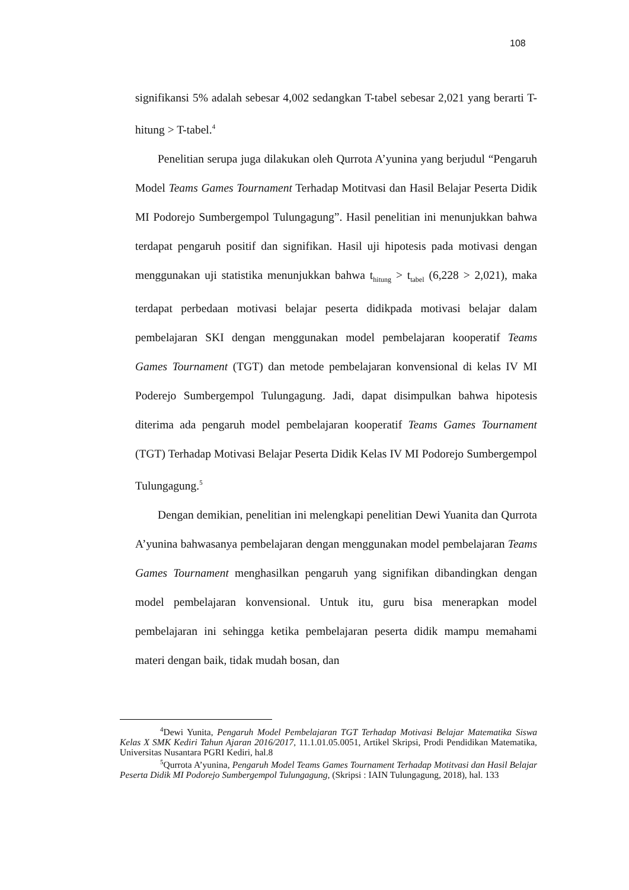108
signifikansi 5% adalah sebesar 4,002 sedangkan T-tabel sebesar 2,021 yang berarti T-hitung > T-tabel.<sup>4</sup>
Penelitian serupa juga dilakukan oleh Qurrota A’yunina yang berjudul “Pengaruh Model Teams Games Tournament Terhadap Motitvasi dan Hasil Belajar Peserta Didik MI Podorejo Sumbergempol Tulungagung”. Hasil penelitian ini menunjukkan bahwa terdapat pengaruh positif dan signifikan. Hasil uji hipotesis pada motivasi dengan menggunakan uji statistika menunjukkan bahwa t<sub>hitung</sub> > t<sub>tabel</sub> (6,228 > 2,021), maka terdapat perbedaan motivasi belajar peserta didikpada motivasi belajar dalam pembelajaran SKI dengan menggunakan model pembelajaran kooperatif Teams Games Tournament (TGT) dan metode pembelajaran konvensional di kelas IV MI Poderejo Sumbergempol Tulungagung. Jadi, dapat disimpulkan bahwa hipotesis diterima ada pengaruh model pembelajaran kooperatif Teams Games Tournament (TGT) Terhadap Motivasi Belajar Peserta Didik Kelas IV MI Podorejo Sumbergempol Tulungagung.<sup>5</sup>
Dengan demikian, penelitian ini melengkapi penelitian Dewi Yuanita dan Qurrota A’yunina bahwasanya pembelajaran dengan menggunakan model pembelajaran Teams Games Tournament menghasilkan pengaruh yang signifikan dibandingkan dengan model pembelajaran konvensional. Untuk itu, guru bisa menerapkan model pembelajaran ini sehingga ketika pembelajaran peserta didik mampu memahami materi dengan baik, tidak mudah bosan, dan
<sup>4</sup> Dewi Yunita, Pengaruh Model Pembelajaran TGT Terhadap Motivasi Belajar Matematika Siswa Kelas X SMK Kediri Tahun Ajaran 2016/2017, 11.1.01.05.0051, Artikel Skripsi, Prodi Pendidikan Matematika, Universitas Nusantara PGRI Kediri, hal.8
<sup>5</sup> Qurrota A’yunina, Pengaruh Model Teams Games Tournament Terhadap Motitvasi dan Hasil Belajar Peserta Didik MI Podorejo Sumbergempol Tulungagung, (Skripsi : IAIN Tulungagung, 2018), hal. 133